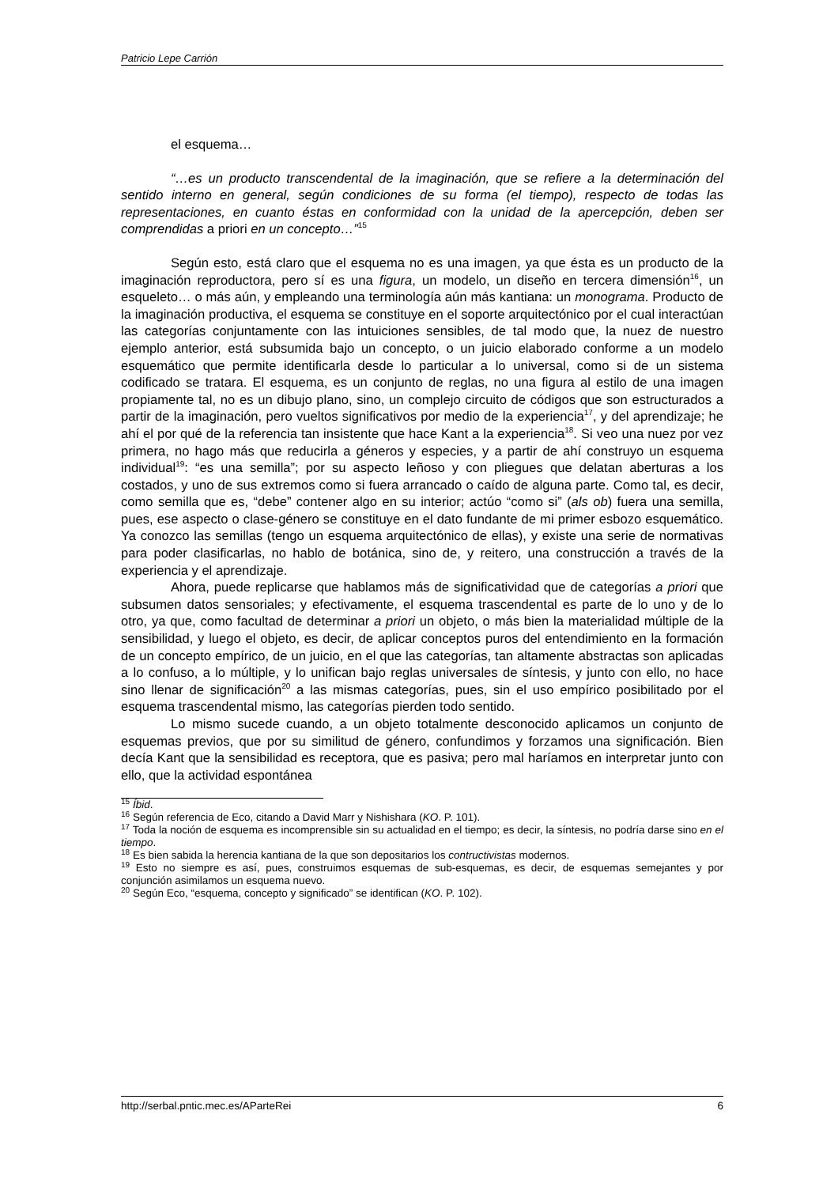Patricio Lepe Carrión
el esquema…
“…es un producto transcendental de la imaginación, que se refiere a la determinación del sentido interno en general, según condiciones de su forma (el tiempo), respecto de todas las representaciones, en cuanto éstas en conformidad con la unidad de la apercepción, deben ser comprendidas a priori en un concepto…”<sup>15</sup>
Según esto, está claro que el esquema no es una imagen, ya que ésta es un producto de la imaginación reproductora, pero sí es una figura, un modelo, un diseño en tercera dimensión<sup>16</sup>, un esqueleto… o más aún, y empleando una terminología aún más kantiana: un monograma. Producto de la imaginación productiva, el esquema se constituye en el soporte arquitectónico por el cual interactúan las categorías conjuntamente con las intuiciones sensibles, de tal modo que, la nuez de nuestro ejemplo anterior, está subsumida bajo un concepto, o un juicio elaborado conforme a un modelo esquemático que permite identificarla desde lo particular a lo universal, como si de un sistema codificado se tratara. El esquema, es un conjunto de reglas, no una figura al estilo de una imagen propiamente tal, no es un dibujo plano, sino, un complejo circuito de códigos que son estructurados a partir de la imaginación, pero vueltos significativos por medio de la experiencia<sup>17</sup>, y del aprendizaje; he ahí el por qué de la referencia tan insistente que hace Kant a la experiencia<sup>18</sup>. Si veo una nuez por vez primera, no hago más que reducirla a géneros y especies, y a partir de ahí construyo un esquema individual<sup>19</sup>: “es una semilla”; por su aspecto leñoso y con pliegues que delatan aberturas a los costados, y uno de sus extremos como si fuera arrancado o caído de alguna parte. Como tal, es decir, como semilla que es, “debe” contener algo en su interior; actúo “como si” (als ob) fuera una semilla, pues, ese aspecto o clase-género se constituye en el dato fundante de mi primer esbozo esquemático. Ya conozco las semillas (tengo un esquema arquitectónico de ellas), y existe una serie de normativas para poder clasificarlas, no hablo de botánica, sino de, y reitero, una construcción a través de la experiencia y el aprendizaje.
Ahora, puede replicarse que hablamos más de significatividad que de categorías a priori que subsumen datos sensoriales; y efectivamente, el esquema trascendental es parte de lo uno y de lo otro, ya que, como facultad de determinar a priori un objeto, o más bien la materialidad múltiple de la sensibilidad, y luego el objeto, es decir, de aplicar conceptos puros del entendimiento en la formación de un concepto empírico, de un juicio, en el que las categorías, tan altamente abstractas son aplicadas a lo confuso, a lo múltiple, y lo unifican bajo reglas universales de síntesis, y junto con ello, no hace sino llenar de significación<sup>20</sup> a las mismas categorías, pues, sin el uso empírico posibilitado por el esquema trascendental mismo, las categorías pierden todo sentido.
Lo mismo sucede cuando, a un objeto totalmente desconocido aplicamos un conjunto de esquemas previos, que por su similitud de género, confundimos y forzamos una significación. Bien decía Kant que la sensibilidad es receptora, que es pasiva; pero mal haríamos en interpretar junto con ello, que la actividad espontánea
<sup>15</sup> Íbid.
<sup>16</sup> Según referencia de Eco, citando a David Marr y Nishishara (KO. P. 101).
<sup>17</sup> Toda la noción de esquema es incomprensible sin su actualidad en el tiempo; es decir, la síntesis, no podría darse sino en el tiempo.
<sup>18</sup> Es bien sabida la herencia kantiana de la que son depositarios los contructivistas modernos.
<sup>19</sup> Esto no siempre es así, pues, construimos esquemas de sub-esquemas, es decir, de esquemas semejantes y por conjunción asimilamos un esquema nuevo.
<sup>20</sup> Según Eco, “esquema, concepto y significado” se identifican (KO. P. 102).
http://serbal.pntic.mec.es/AParteRei 6